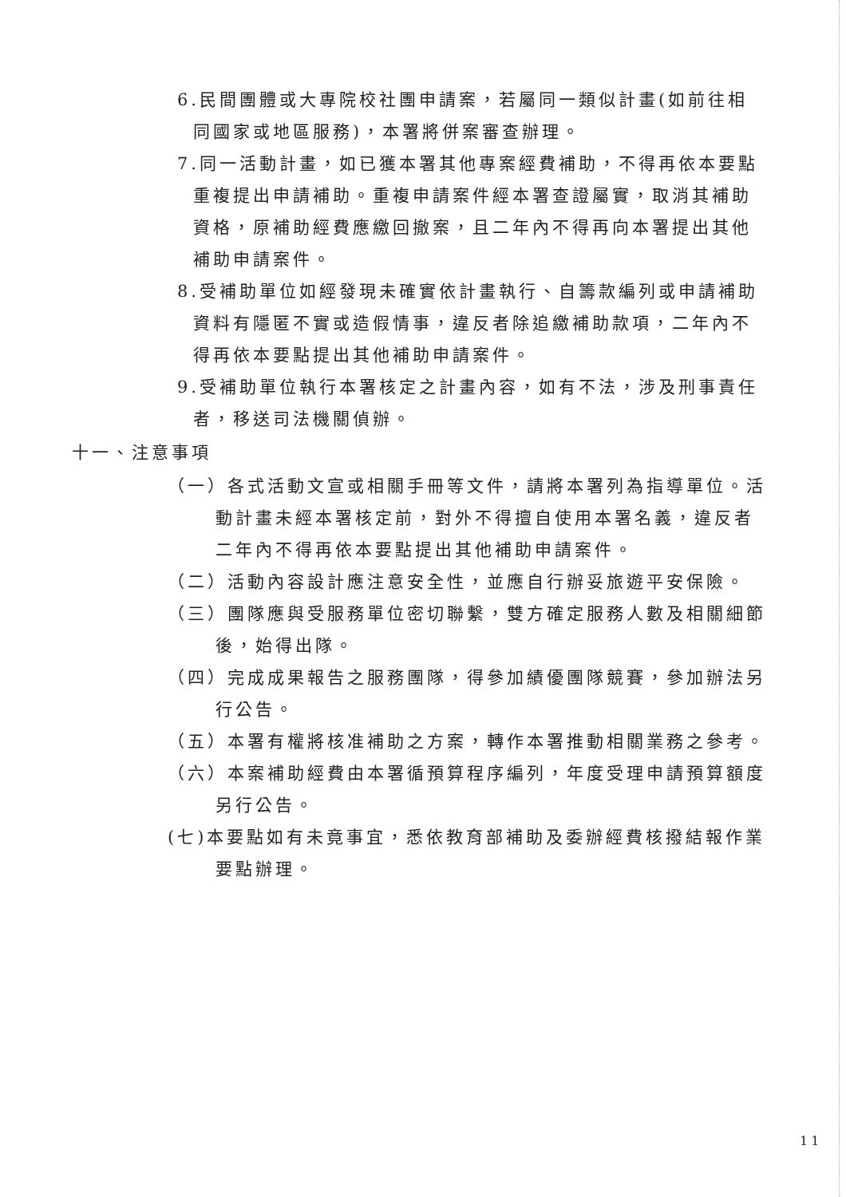6.民間團體或大專院校社團申請案，若屬同一類似計畫(如前往相同國家或地區服務)，本署將併案審查辦理。
7.同一活動計畫，如已獲本署其他專案經費補助，不得再依本要點重複提出申請補助。重複申請案件經本署查證屬實，取消其補助資格，原補助經費應繳回撤案，且二年內不得再向本署提出其他補助申請案件。
8.受補助單位如經發現未確實依計畫執行、自籌款編列或申請補助資料有隱匿不實或造假情事，違反者除追繳補助款項，二年內不得再依本要點提出其他補助申請案件。
9.受補助單位執行本署核定之計畫內容，如有不法，涉及刑事責任者，移送司法機關偵辦。
十一、注意事項
（一）各式活動文宣或相關手冊等文件，請將本署列為指導單位。活動計畫未經本署核定前，對外不得擅自使用本署名義，違反者二年內不得再依本要點提出其他補助申請案件。
（二）活動內容設計應注意安全性，並應自行辦妥旅遊平安保險。
（三）團隊應與受服務單位密切聯繫，雙方確定服務人數及相關細節後，始得出隊。
（四）完成成果報告之服務團隊，得參加績優團隊競賽，參加辦法另行公告。
（五）本署有權將核准補助之方案，轉作本署推動相關業務之參考。
（六）本案補助經費由本署循預算程序編列，年度受理申請預算額度另行公告。
(七)本要點如有未竟事宜，悉依教育部補助及委辦經費核撥結報作業要點辦理。
11